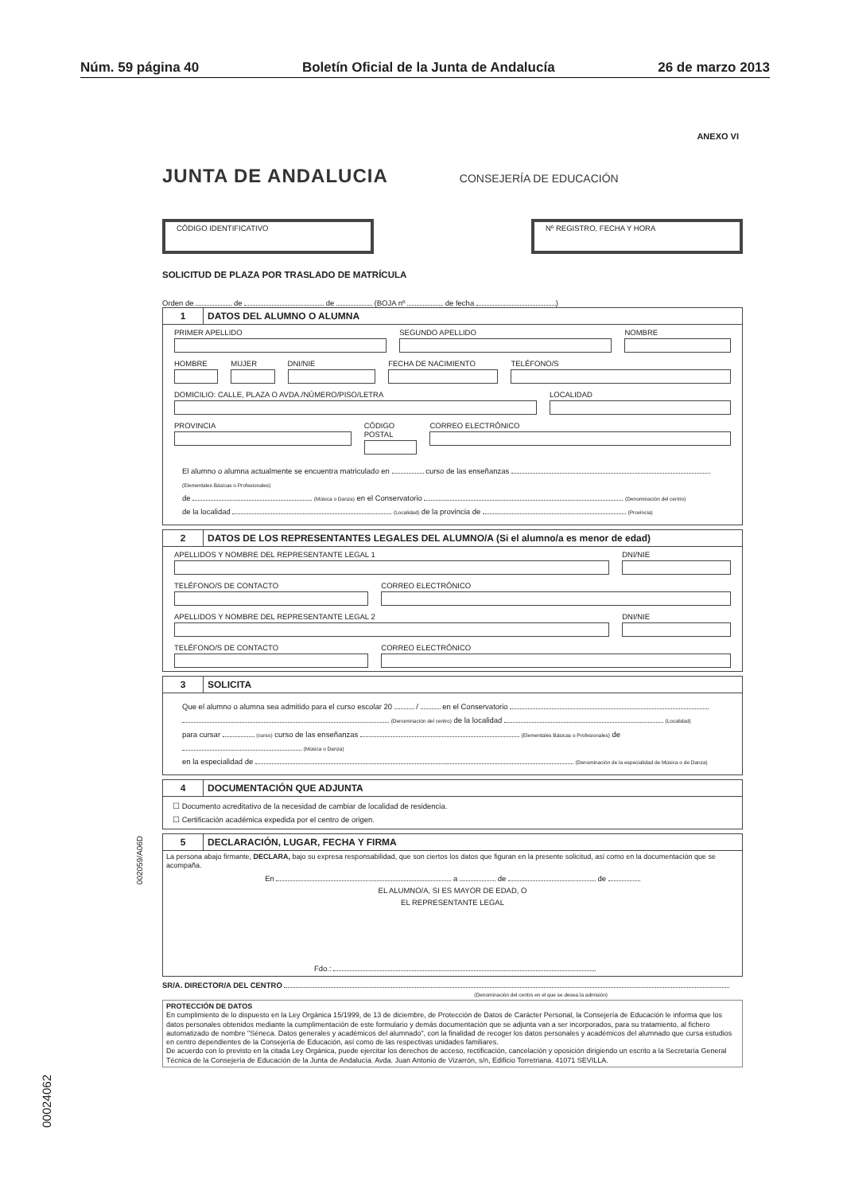Núm. 59 página 40 Boletín Oficial de la Junta de Andalucía 26 de marzo 2013
ANEXO VI
JUNTA DE ANDALUCIA CONSEJERÍA DE EDUCACIÓN
CÓDIGO IDENTIFICATIVO Nº REGISTRO, FECHA Y HORA
SOLICITUD DE PLAZA POR TRASLADO DE MATRÍCULA
Orden de de de (BOJA nº de fecha )
1 DATOS DEL ALUMNO O ALUMNA
PRIMER APELLIDO SEGUNDO APELLIDO NOMBRE
HOMBRE MUJER DNI/NIE FECHA DE NACIMIENTO TELÉFONO/S
DOMICILIO: CALLE, PLAZA O AVDA./NÚMERO/PISO/LETRA
LOCALIDAD
PROVINCIA CÓDIGO POSTAL CORREO ELECTRÓNICO
El alumno o alumna actualmente se encuentra matriculado en curso de las enseñanzas (Elementales Básicas o Profesionales)
de (Música o Danza) en el Conservatorio (Denominación del centro)
de la localidad (Localidad) de la provincia de (Provincia)
2 DATOS DE LOS REPRESENTANTES LEGALES DEL ALUMNO/A (Si el alumno/a es menor de edad)
APELLIDOS Y NOMBRE DEL REPRESENTANTE LEGAL 1
DNI/NIE
TELÉFONO/S DE CONTACTO CORREO ELECTRÓNICO
APELLIDOS Y NOMBRE DEL REPRESENTANTE LEGAL 2
DNI/NIE
TELÉFONO/S DE CONTACTO CORREO ELECTRÓNICO
3 SOLICITA
Que el alumno o alumna sea admitido para el curso escolar 20 / en el Conservatorio
(Denominación del centro) de la localidad (Localidad)
para cursar (curso) curso de las enseñanzas (Elementales Básicas o Profesionales) de (Música o Danza)
en la especialidad de (Denominación de la especialidad de Música o de Danza)
4 DOCUMENTACIÓN QUE ADJUNTA
☐ Documento acreditativo de la necesidad de cambiar de localidad de residencia.
☐ Certificación académica expedida por el centro de origen.
5 DECLARACIÓN, LUGAR, FECHA Y FIRMA
La persona abajo firmante, DECLARA, bajo su expresa responsabilidad, que son ciertos los datos que figuran en la presente solicitud, así como en la documentación que se acompaña.
En a de de
EL ALUMNO/A, SI ES MAYOR DE EDAD, O
EL REPRESENTANTE LEGAL
Fdo.:
SR/A. DIRECTOR/A DEL CENTRO
(Denominación del centro en el que se desea la admisión)
PROTECCIÓN DE DATOS
En cumplimiento de lo dispuesto en la Ley Orgánica 15/1999, de 13 de diciembre, de Protección de Datos de Carácter Personal, la Consejería de Educación le informa que los datos personales obtenidos mediante la cumplimentación de este formulario y demás documentación que se adjunta van a ser incorporados, para su tratamiento, al fichero automatizado de nombre "Séneca. Datos generales y académicos del alumnado", con la finalidad de recoger los datos personales y académicos del alumnado que cursa estudios en centro dependientes de la Consejería de Educación, así como de las respectivas unidades familiares.
De acuerdo con lo previsto en la citada Ley Orgánica, puede ejercitar los derechos de acceso, rectificación, cancelación y oposición dirigiendo un escrito a la Secretaría General Técnica de la Consejería de Educación de la Junta de Andalucía. Avda. Juan Antonio de Vizarrón, s/n, Edificio Torretriana. 41071 SEVILLA.
002059/A06D
00024062